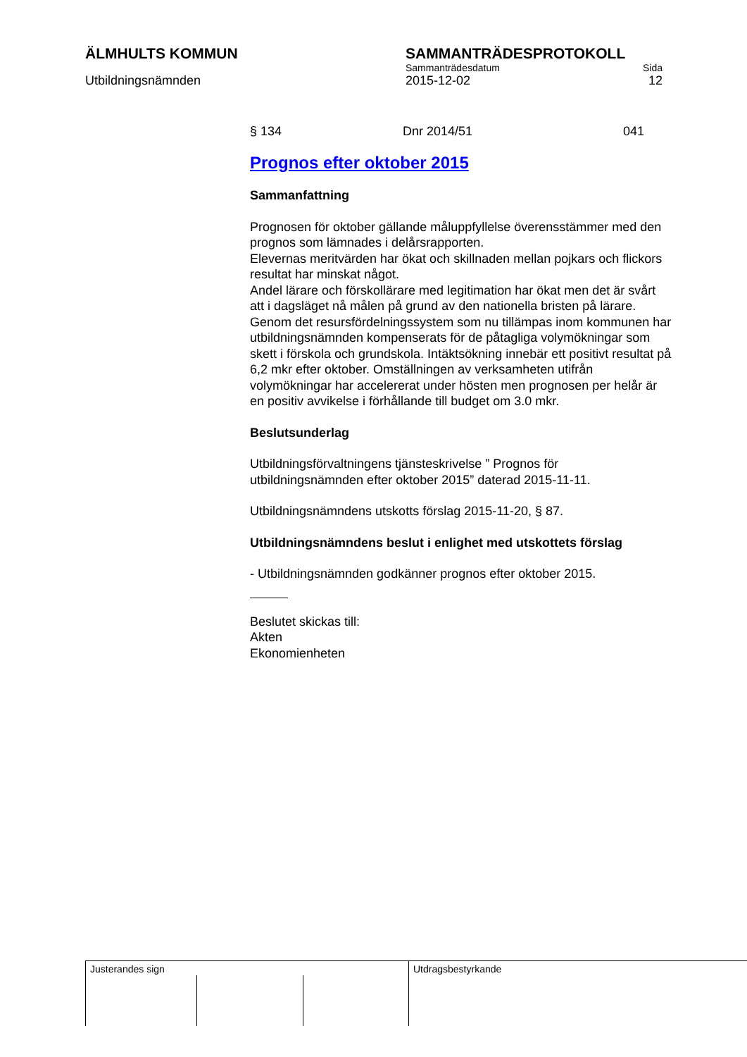ÄLMHULTS KOMMUN SAMMANTRÄDESPROTOKOLL
Sammanträdesdatum Sida
Utbildningsnämnden 2015-12-02 12
§ 134 Dnr 2014/51 041
Prognos efter oktober 2015
Sammanfattning
Prognosen för oktober gällande måluppfyllelse överensstämmer med den prognos som lämnades i delårsrapporten.
Elevernas meritvärden har ökat och skillnaden mellan pojkars och flickors resultat har minskat något.
Andel lärare och förskollärare med legitimation har ökat men det är svårt att i dagsläget nå målen på grund av den nationella bristen på lärare.
Genom det resursfördelningssystem som nu tillämpas inom kommunen har utbildningsnämnden kompenserats för de påtagliga volymökningar som skett i förskola och grundskola. Intäktsökning innebär ett positivt resultat på 6,2 mkr efter oktober. Omställningen av verksamheten utifrån volymökningar har accelererat under hösten men prognosen per helår är en positiv avvikelse i förhållande till budget om 3.0 mkr.
Beslutsunderlag
Utbildningsförvaltningens tjänsteskrivelse ” Prognos för utbildningsnämnden efter oktober 2015” daterad 2015-11-11.
Utbildningsnämndens utskotts förslag 2015-11-20, § 87.
Utbildningsnämndens beslut i enlighet med utskottets förslag
- Utbildningsnämnden godkänner prognos efter oktober 2015.
Beslutet skickas till:
Akten
Ekonomienheten
Justerandes sign Utdragsbestyrkande